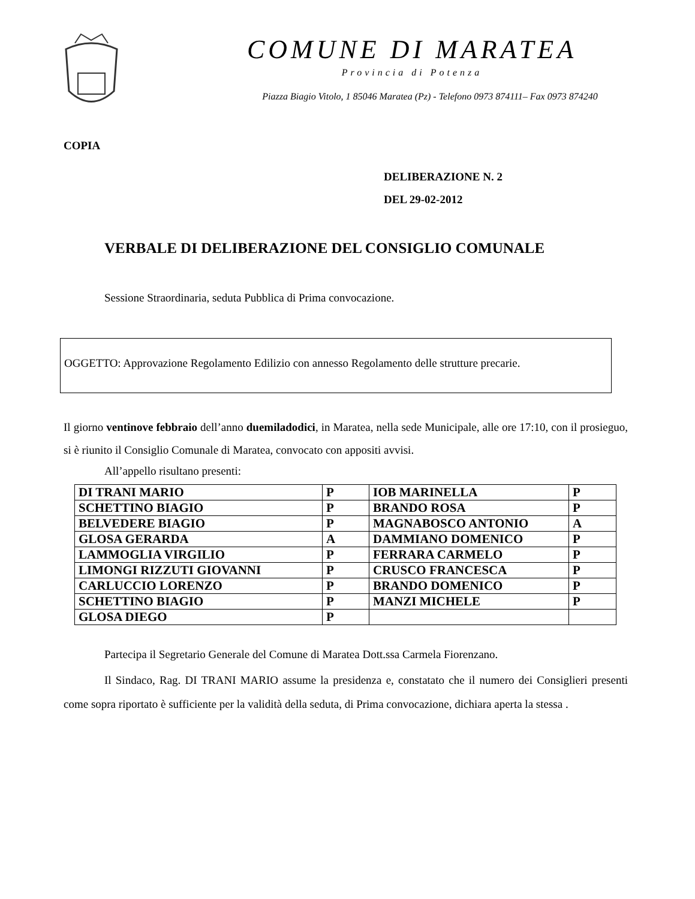COMUNE DI MARATEA
Provincia di Potenza
Piazza Biagio Vitolo, 1 85046 Maratea (Pz) - Telefono 0973 874111– Fax 0973 874240
COPIA
DELIBERAZIONE N. 2
DEL 29-02-2012
VERBALE DI DELIBERAZIONE DEL CONSIGLIO COMUNALE
Sessione Straordinaria, seduta Pubblica di Prima convocazione.
OGGETTO: Approvazione Regolamento Edilizio con annesso Regolamento delle strutture precarie.
Il giorno ventinove febbraio dell’anno duemiladodici, in Maratea, nella sede Municipale, alle ore 17:10, con il prosieguo, si è riunito il Consiglio Comunale di Maratea, convocato con appositi avvisi.
All’appello risultano presenti:
| DI TRANI MARIO | P | IOB MARINELLA | P |
| SCHETTINO BIAGIO | P | BRANDO ROSA | P |
| BELVEDERE BIAGIO | P | MAGNABOSCO ANTONIO | A |
| GLOSA GERARDA | A | DAMMIANO DOMENICO | P |
| LAMMOGLIA VIRGILIO | P | FERRARA CARMELO | P |
| LIMONGI RIZZUTI GIOVANNI | P | CRUSCO FRANCESCA | P |
| CARLUCCIO LORENZO | P | BRANDO DOMENICO | P |
| SCHETTINO BIAGIO | P | MANZI MICHELE | P |
| GLOSA DIEGO | P | | |
Partecipa il Segretario Generale del Comune di Maratea Dott.ssa Carmela Fiorenzano.
Il Sindaco, Rag. DI TRANI MARIO assume la presidenza e, constatato che il numero dei Consiglieri presenti come sopra riportato è sufficiente per la validità della seduta, di Prima convocazione, dichiara aperta la stessa .